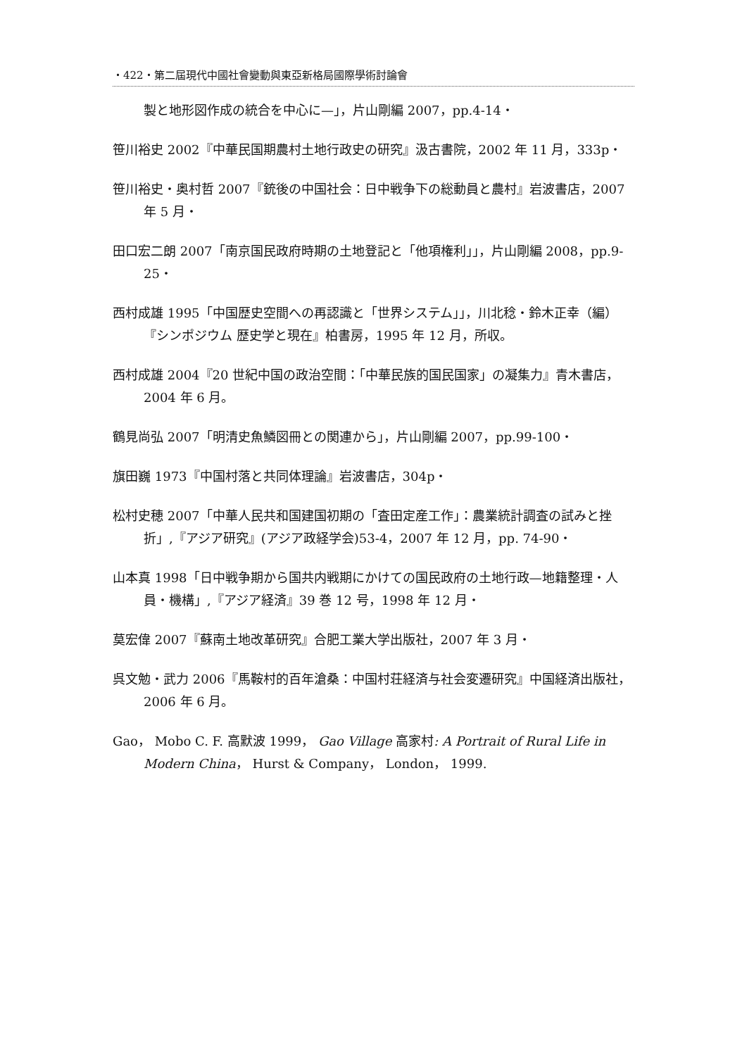・422・第二屆現代中國社會變動與東亞新格局國際學術討論會
製と地形図作成の統合を中心に—」，片山剛編 2007，pp.4-14・
笹川裕史 2002『中華民国期農村土地行政史の研究』汲古書院，2002 年 11 月，333p・
笹川裕史・奥村哲 2007『銃後の中国社会：日中戦争下の総動員と農村』岩波書店，2007 年 5 月・
田口宏二朗 2007「南京国民政府時期の土地登記と「他項権利」」，片山剛編 2008，pp.9-25・
西村成雄 1995「中国歴史空間への再認識と「世界システム」」，川北稔・鈴木正幸（編）『シンポジウム 歴史学と現在』柏書房，1995 年 12 月，所収。
西村成雄 2004『20 世紀中国の政治空間：「中華民族的国民国家」の凝集力』青木書店，2004 年 6 月。
鶴見尚弘 2007「明清史魚鱗図冊との関連から」，片山剛編 2007，pp.99-100・
旗田巍 1973『中国村落と共同体理論』岩波書店，304p・
松村史穂 2007「中華人民共和国建国初期の「査田定産工作」：農業統計調査の試みと挫折」,『アジア研究』(アジア政経学会)53-4，2007 年 12 月，pp. 74-90・
山本真 1998「日中戦争期から国共内戦期にかけての国民政府の土地行政—地籍整理・人員・機構」,『アジア経済』39 巻 12 号，1998 年 12 月・
莫宏偉 2007『蘇南土地改革研究』合肥工業大学出版社，2007 年 3 月・
呉文勉・武力 2006『馬鞍村的百年滄桑：中国村荘経済与社会変遷研究』中国経済出版社，2006 年 6 月。
Gao， Mobo C. F. 高默波 1999， Gao Village 高家村: A Portrait of Rural Life in Modern China， Hurst & Company， London， 1999.